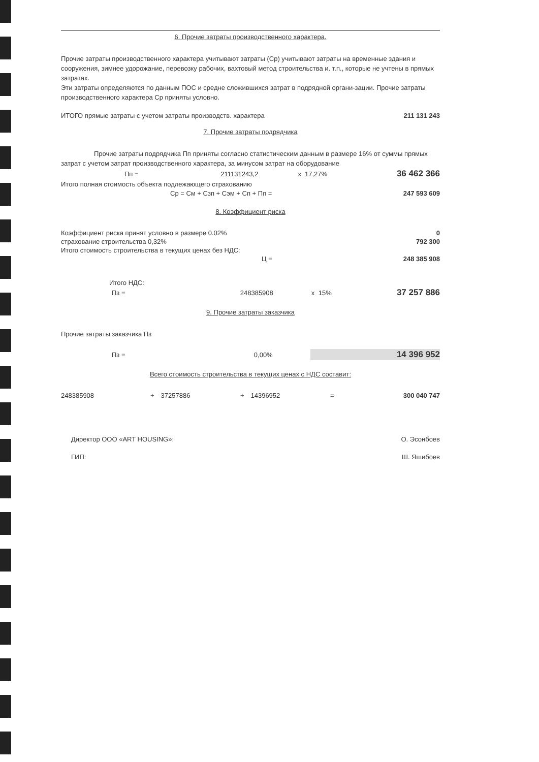6. Прочие затраты производственного характера.
Прочие затраты производственного характера учитывают затраты (Ср) учитывают затраты на временные здания и сооружения, зимнее удорожание, перевозку рабочих, вахтовый метод строительства и. т.п., которые не учтены в прямых затратах.
Эти затраты определяются по данным ПОС и средне сложившихся затрат в подрядной органи-зации. Прочие затраты производственного характера Ср приняты условно.
| ИТОГО прямые затраты с учетом затраты производств. характера | 211 131 243 |
7. Прочие затраты подрядчика
Прочие затраты подрядчика Пп приняты согласно статистическим данным в размере 16% от суммы прямых затрат с учетом затрат производственного характера, за минусом затрат на оборудование
| Пп = | 211131243,2 | x | 17,27% | 36 462 366 |
Итого полная стоимость объекта подлежающего страхованию
| Ср = См + Сзп + Сэм + Сп + Пп = | 247 593 609 |
8. Коэффициент риска
| Коэффициент риска принят условно в размере 0.02% | 0 |
| страхование строительства 0,32% | 792 300 |
| Итого стоимость строительства в текущих ценах без НДС: | |
| Ц = | 248 385 908 |
| Итого НДС: | | | | |
| Пз = | 248385908 | x | 15% | 37 257 886 |
9. Прочие затраты заказчика
Прочие затраты заказчика Пз
| Пз = | 0,00% | 14 396 952 |
Всего стоимость строительства в текущих ценах с НДС составит:
| 248385908 | + | 37257886 | + | 14396952 | = | 300 040 747 |
| Директор ООО «ART HOUSING»: | О. Эсонбоев |
| ГИП: | Ш. Яшибоев |